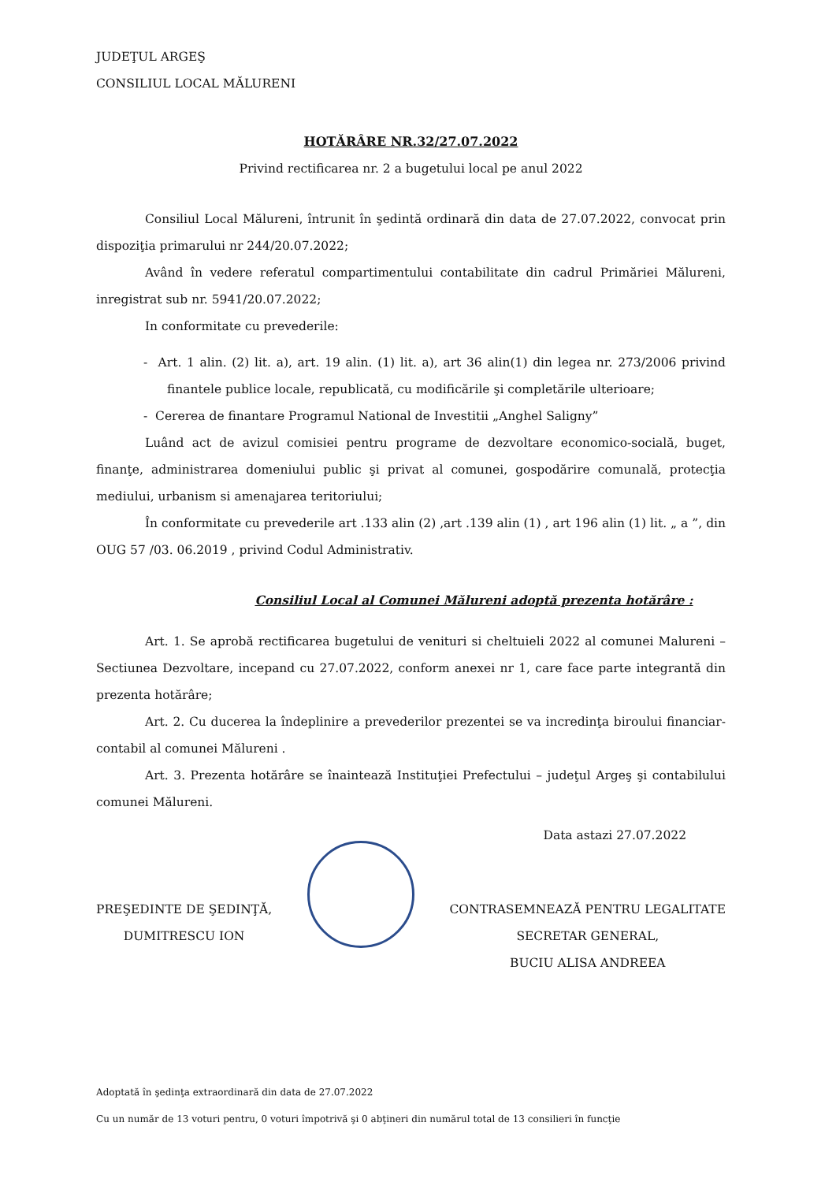JUDEŢUL ARGEŞ
CONSILIUL LOCAL MĂLURENI
HOTĂRÂRE NR.32/27.07.2022
Privind rectificarea nr. 2 a bugetului local pe anul 2022
Consiliul Local Mălureni, întrunit în şedintă ordinară din data de 27.07.2022, convocat prin dispoziţia primarului nr 244/20.07.2022;
Având în vedere referatul compartimentului contabilitate din cadrul Primăriei Mălureni, inregistrat sub nr. 5941/20.07.2022;
In conformitate cu prevederile:
- Art. 1 alin. (2) lit. a), art. 19 alin. (1) lit. a), art 36 alin(1) din legea nr. 273/2006 privind finantele publice locale, republicată, cu modificările şi completările ulterioare;
- Cererea de finantare Programul National de Investitii „Anghel Saligny”
Luând act de avizul comisiei pentru programe de dezvoltare economico-socială, buget, finanţe, administrarea domeniului public şi privat al comunei, gospodărire comunală, protecţia mediului, urbanism si amenajarea teritoriului;
În conformitate cu prevederile art .133 alin (2) ,art .139 alin (1) , art 196 alin (1) lit. „ a ”, din OUG 57 /03. 06.2019 , privind Codul Administrativ.
Consiliul Local al Comunei Mălureni adoptă prezenta hotărâre :
Art. 1. Se aprobă rectificarea bugetului de venituri si cheltuieli 2022 al comunei Malureni – Sectiunea Dezvoltare, incepand cu 27.07.2022, conform anexei nr 1, care face parte integrantă din prezenta hotărâre;
Art. 2. Cu ducerea la îndeplinire a prevederilor prezentei se va incredinţa biroului financiar-contabil al comunei Mălureni .
Art. 3. Prezenta hotărâre se înaintează Instituţiei Prefectului – judeţul Argeş şi contabilului comunei Mălureni.
Data astazi 27.07.2022
PREŞEDINTE DE ŞEDINŢĂ,
DUMITRESCU ION
CONTRASEMNEAZĂ PENTRU LEGALITATE
SECRETAR GENERAL,
BUCIU ALISA ANDREEA
Adoptată în şedinţa extraordinară din data de 27.07.2022
Cu un număr de 13 voturi pentru, 0 voturi împotrivă şi 0 abţineri din numărul total de 13 consilieri în funcţie